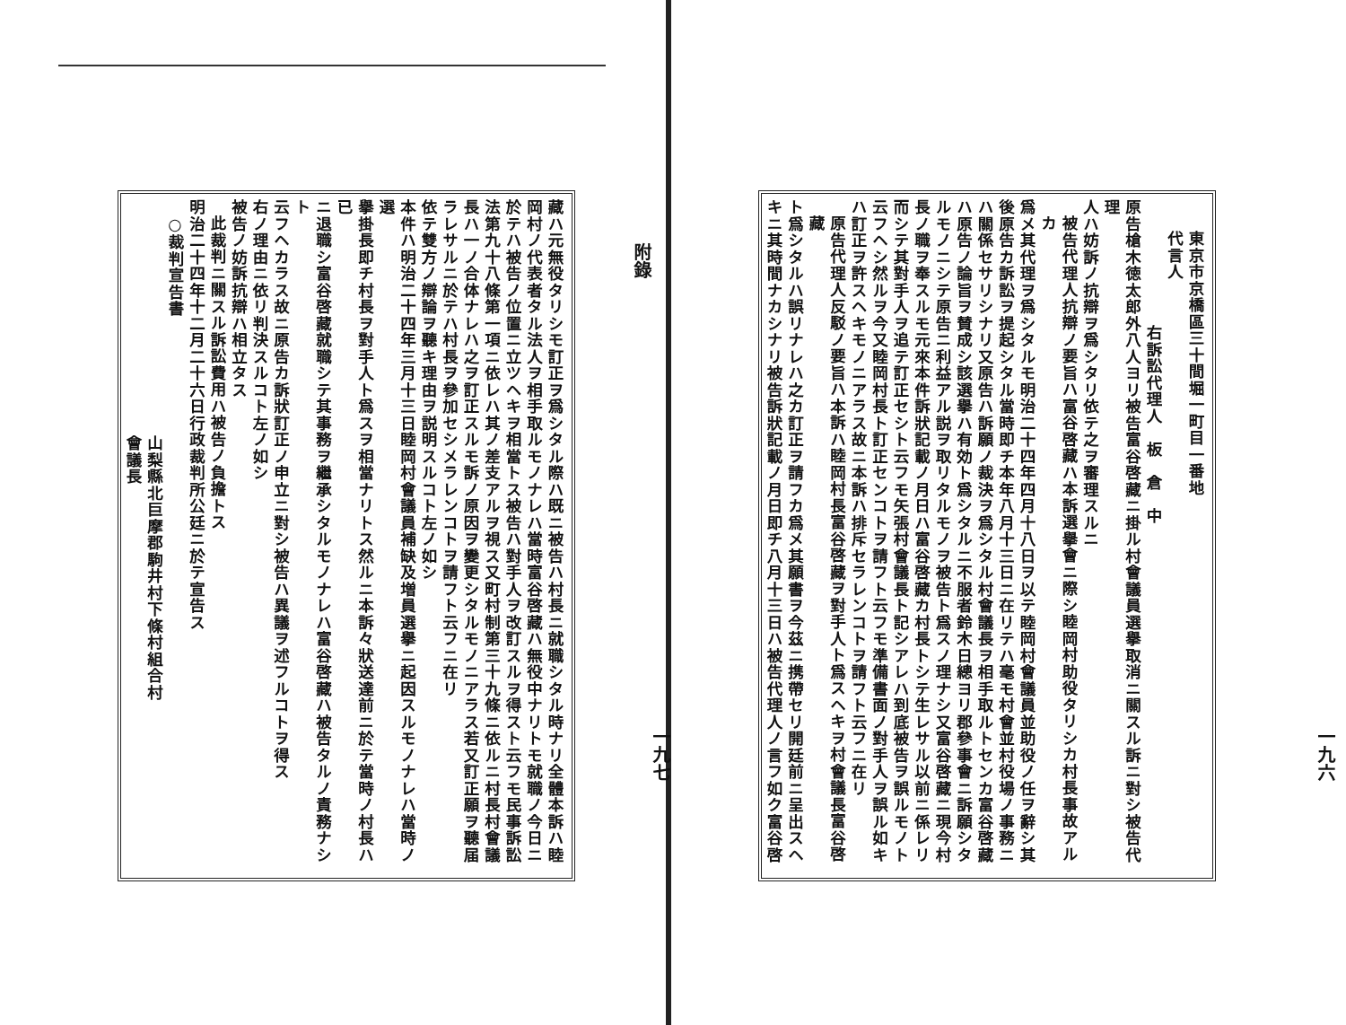一九六
東京市京橋區三十間堀一町目一番地
代言人
右訴訟代理人　板　倉　中
原告槍木徳太郎外八人ヨリ被告富谷啓藏ニ掛ル村會議員選擧取消ニ關スル訴ニ對シ被告代理
人ハ妨訴ノ抗辯ヲ爲シタリ依テ之ヲ審理スルニ
被告代理人抗辯ノ要旨ハ富谷啓藏ハ本訴選擧會ニ際シ睦岡村助役タリシカ村長事故アルカ
爲メ其代理ヲ爲シタルモ明治二十四年四月十八日ヲ以テ睦岡村會議員並助役ノ任ヲ辭シ其
後原告カ訴訟ヲ提起シタル當時即チ本年八月十三日ニ在リテハ毫モ村會並村役場ノ事務ニ
ハ關係セサリシナリ又原告ハ訴願ノ裁決ヲ爲シタル村會議長ヲ相手取ルトセンカ富谷啓藏
ハ原告ノ論旨ヲ賛成シ該選擧ハ有効ト爲シタルニ不服者鈴木日總ヨリ郡參事會ニ訴願シタ
ルモノニシテ原告ニ利益アル説ヲ取リタルモノヲ被告ト爲スノ理ナシ又富谷啓藏ニ現今村
長ノ職ヲ奉スルモ元來本件訴狀記載ノ月日ハ富谷啓藏カ村長トシテ生レサル以前ニ係レリ
而シテ其對手人ヲ追テ訂正セシト云フモ矢張村會議長ト記シアレハ到底被告ヲ誤ルモノト
云フヘシ然ルヲ今又睦岡村長ト訂正センコトヲ請フト云フモ準備書面ノ對手人ヲ誤ル如キ
ハ訂正ヲ許スヘキモノニアラス故ニ本訴ハ排斥セラレンコトヲ請フト云フニ在リ
原告代理人反駁ノ要旨ハ本訴ハ睦岡村長富谷啓藏ヲ對手人ト爲スヘキヲ村會議長富谷啓藏
ト爲シタルハ誤リナレハ之カ訂正ヲ請フカ爲メ其願書ヲ今茲ニ携帶セリ開廷前ニ呈出スヘ
キニ其時間ナカシナリ被告訴狀記載ノ月日即チ八月十三日ハ被告代理人ノ言フ如ク富谷啓
附錄
藏ハ元無役タリシモ訂正ヲ爲シタル際ハ既ニ被告ハ村長ニ就職シタル時ナリ全體本訴ハ睦
岡村ノ代表者タル法人ヲ相手取ルモノナレハ當時富谷啓藏ハ無役中ナリトモ就職ノ今日ニ
於テハ被告ノ位置ニ立ツヘキヲ相當トス被告ハ對手人ヲ改訂スルヲ得スト云フモ民事訴訟
法第九十八條第一項ニ依レハ其ノ差支アルヲ視ス又町村制第三十九條ニ依ルニ村長村會議
長ハ一ノ合体ナレハ之ヲ訂正スルモ訴ノ原因ヲ變更シタルモノニアラス若又訂正願ヲ聽届
ラレサルニ於テハ村長ヲ參加セシメラレンコトヲ請フト云フニ在リ
依テ雙方ノ辯論ヲ聽キ理由ヲ説明スルコト左ノ如シ
本件ハ明治二十四年三月十三日睦岡村會議員補缺及増員選擧ニ起因スルモノナレハ當時ノ選
擧掛長即チ村長ヲ對手人ト爲スヲ相當ナリトス然ルニ本訴々狀送達前ニ於テ當時ノ村長ハ已
ニ退職シ富谷啓藏就職シテ其事務ヲ繼承シタルモノナレハ富谷啓藏ハ被告タルノ責務ナシト
云フヘカラス故ニ原告カ訴狀訂正ノ申立ニ對シ被告ハ異議ヲ述フルコトヲ得ス
右ノ理由ニ依リ判決スルコト左ノ如シ
被告ノ妨訴抗辯ハ相立タス
此裁判ニ關スル訴訟費用ハ被告ノ負擔トス
明治二十四年十二月二十六日行政裁判所公廷ニ於テ宣告ス
○裁判宣告書
山梨縣北巨摩郡駒井村下條村組合村
會議長
一九七